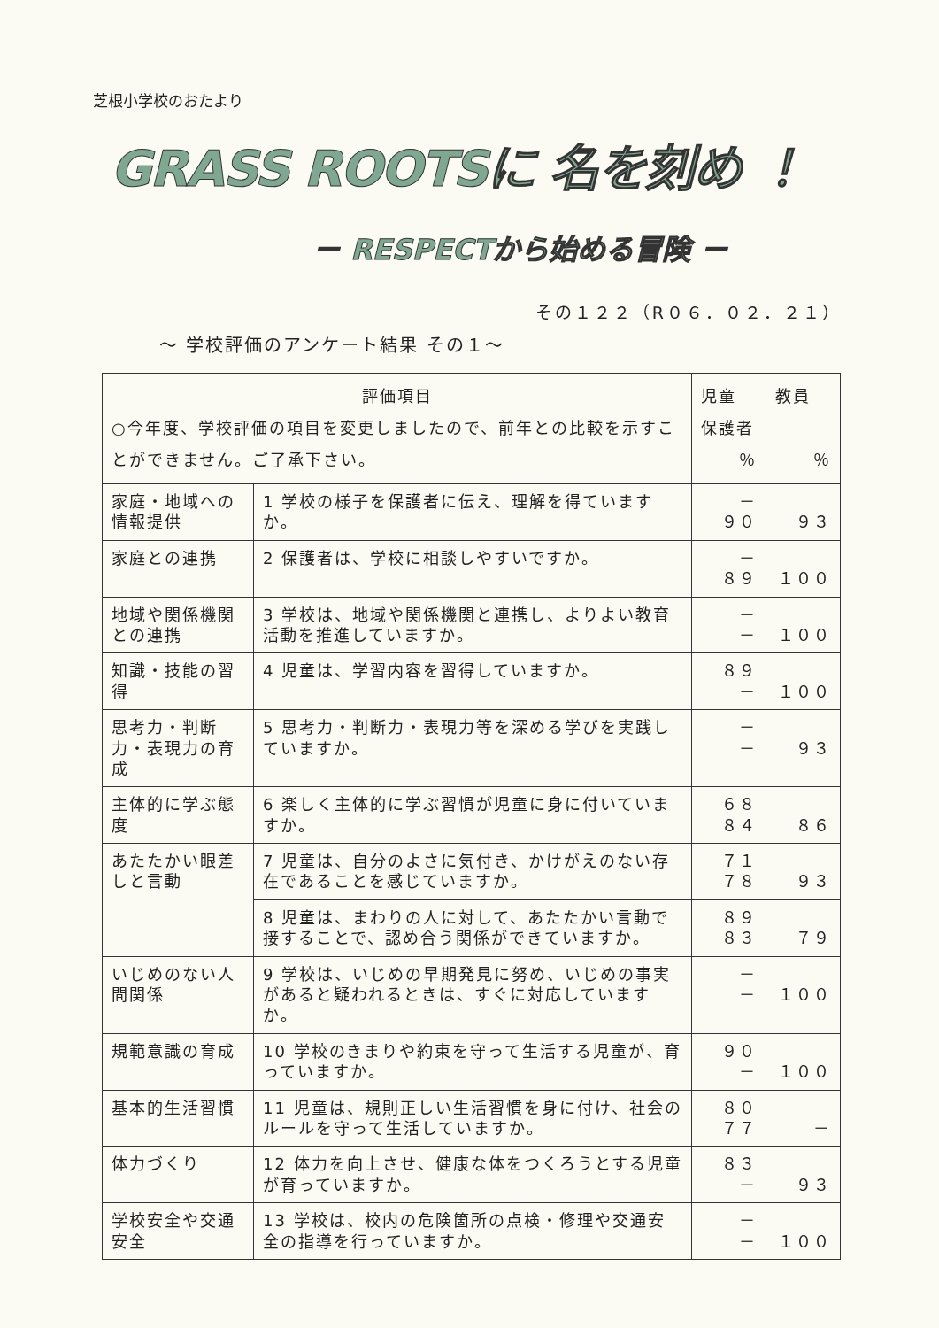芝根小学校のおたより
GRASS ROOTSに 名を刻め ！
－ RESPECTから始める冒険 －
その１２２（R０６．０２．２１）
～ 学校評価のアンケート結果 その１～
| 評価項目 ○今年度、学校評価の項目を変更しましたので、前年との比較を示すことができません。ご了承下さい。 | | 児童 保護者 ％ | 教員 ％ |
| --- | --- | --- | --- |
| 家庭・地域への情報提供 | 1 学校の様子を保護者に伝え、理解を得ていますか。 | － ９０ | ９３ |
| 家庭との連携 | 2 保護者は、学校に相談しやすいですか。 | － ８９ | １００ |
| 地域や関係機関との連携 | 3 学校は、地域や関係機関と連携し、よりよい教育活動を推進していますか。 | － － | １００ |
| 知識・技能の習得 | 4 児童は、学習内容を習得していますか。 | ８９ － | １００ |
| 思考力・判断力・表現力の育成 | 5 思考力・判断力・表現力等を深める学びを実践していますか。 | － － | ９３ |
| 主体的に学ぶ態度 | 6 楽しく主体的に学ぶ習慣が児童に身に付いていますか。 | ６８ ８４ | ８６ |
| あたたかい眼差しと言動 | 7 児童は、自分のよさに気付き、かけがえのない存在であることを感じていますか。 | ７１ ７８ | ９３ |
| | 8 児童は、まわりの人に対して、あたたかい言動で接することで、認め合う関係ができていますか。 | ８９ ８３ | ７９ |
| いじめのない人間関係 | 9 学校は、いじめの早期発見に努め、いじめの事実があると疑われるときは、すぐに対応していますか。 | － － | １００ |
| 規範意識の育成 | 10 学校のきまりや約束を守って生活する児童が、育っていますか。 | ９０ － | １００ |
| 基本的生活習慣 | 11 児童は、規則正しい生活習慣を身に付け、社会のルールを守って生活していますか。 | ８０ ７７ | － |
| 体力づくり | 12 体力を向上させ、健康な体をつくろうとする児童が育っていますか。 | ８３ － | ９３ |
| 学校安全や交通安全 | 13 学校は、校内の危険箇所の点検・修理や交通安全の指導を行っていますか。 | － － | １００ |